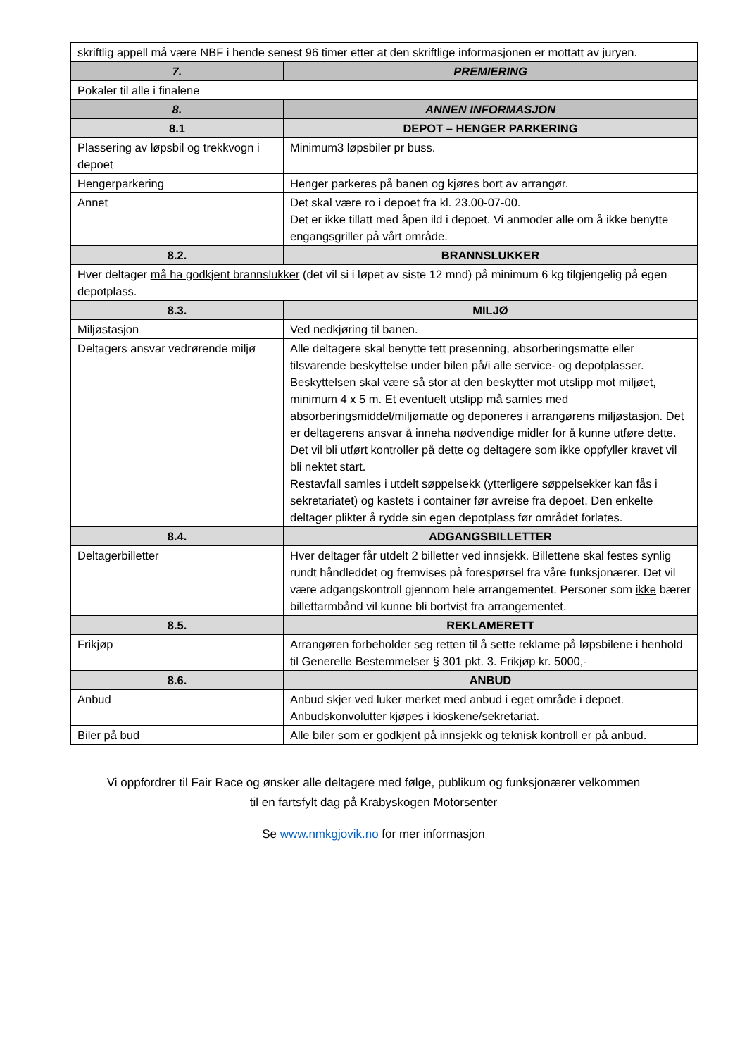| skriftlig appell må være NBF i hende senest 96 timer etter at den skriftlige informasjonen er mottatt av juryen. | |
| 7. | PREMIERING |
| Pokaler til alle i finalene | |
| 8. | ANNEN INFORMASJON |
| 8.1 | DEPOT – HENGER PARKERING |
| Plassering av løpsbil og trekkvogn i depoet | Minimum3 løpsbiler pr buss. |
| Hengerparkering | Henger parkeres på banen og kjøres bort av arrangør. |
| Annet | Det skal være ro i depoet fra kl. 23.00-07-00. Det er ikke tillatt med åpen ild i depoet. Vi anmoder alle om å ikke benytte engangsgriller på vårt område. |
| 8.2. | BRANNSLUKKER |
| Hver deltager må ha godkjent brannslukker (det vil si i løpet av siste 12 mnd) på minimum 6 kg tilgjengelig på egen depotplass. | |
| 8.3. | MILJØ |
| Miljøstasjon | Ved nedkjøring til banen. |
| Deltagers ansvar vedrørende miljø | Alle deltagere skal benytte tett presenning, absorberingsmatte eller tilsvarende beskyttelse under bilen på/i alle service- og depotplasser. Beskyttelsen skal være så stor at den beskytter mot utslipp mot miljøet, minimum 4 x 5 m. Et eventuelt utslipp må samles med absorberingsmiddel/miljømatte og deponeres i arrangørens miljøstasjon. Det er deltagerens ansvar å inneha nødvendige midler for å kunne utføre dette. Det vil bli utført kontroller på dette og deltagere som ikke oppfyller kravet vil bli nektet start. Restavfall samles i utdelt søppelsekk (ytterligere søppelsekker kan fås i sekretariatet) og kastets i container før avreise fra depoet. Den enkelte deltager plikter å rydde sin egen depotplass før området forlates. |
| 8.4. | ADGANGSBILLETTER |
| Deltagerbilletter | Hver deltager får utdelt 2 billetter ved innsjekk. Billettene skal festes synlig rundt håndleddet og fremvises på forespørsel fra våre funksjonærer. Det vil være adgangskontroll gjennom hele arrangementet. Personer som ikke bærer billettarmbånd vil kunne bli bortvist fra arrangementet. |
| 8.5. | REKLAMERETT |
| Frikjøp | Arrangøren forbeholder seg retten til å sette reklame på løpsbilene i henhold til Generelle Bestemmelser § 301 pkt. 3. Frikjøp kr. 5000,- |
| 8.6. | ANBUD |
| Anbud | Anbud skjer ved luker merket med anbud i eget område i depoet. Anbudskonvolutter kjøpes i kioskene/sekretariat. |
| Biler på bud | Alle biler som er godkjent på innsjekk og teknisk kontroll er på anbud. |
Vi oppfordrer til Fair Race og ønsker alle deltagere med følge, publikum og funksjonærer velkommen
til en fartsfylt dag på Krabyskogen Motorsenter
Se www.nmkgjovik.no for mer informasjon